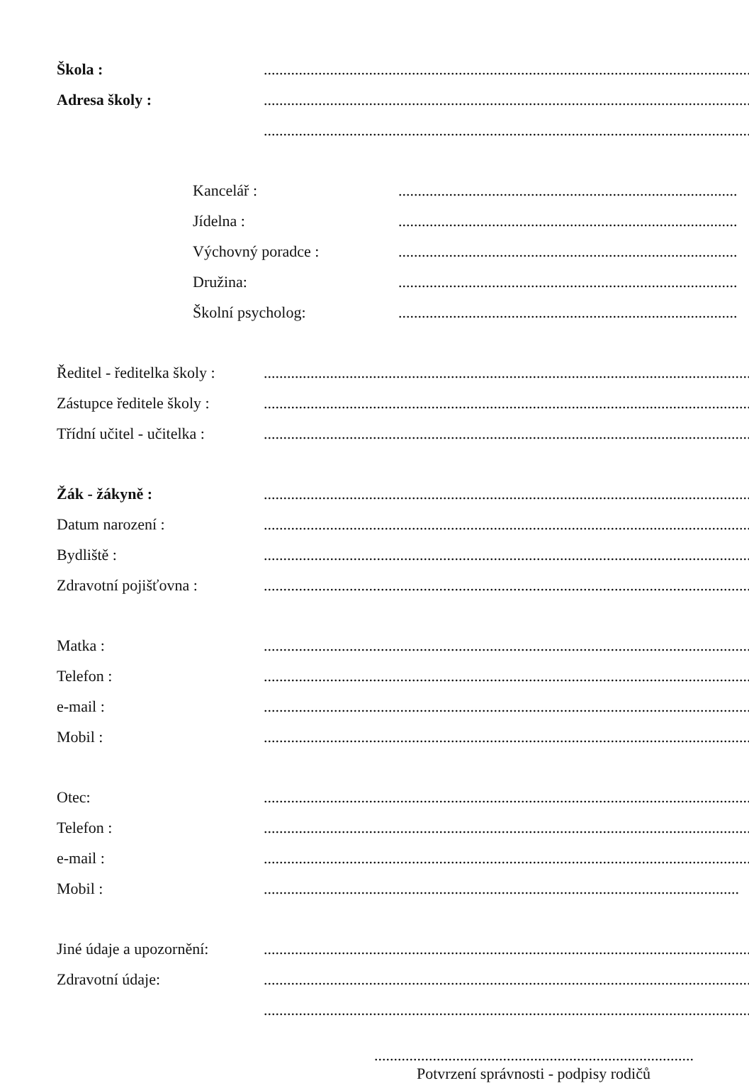Škola : ...................................................................................................................................
Adresa školy : ...................................................................................................................................
...................................................................................................................................
Kancelář : .......................................................................................
Jídelna : .......................................................................................
Výchovný poradce : .......................................................................................
Družina: .......................................................................................
Školní psycholog: .......................................................................................
Ředitel - ředitelka školy :
...................................................................................................................................
Zástupce ředitele školy :
...................................................................................................................................
Třídní učitel - učitelka :
...................................................................................................................................
Žák - žákyně : ...................................................................................................................................
Datum narození : ...................................................................................................................................
Bydliště : ...................................................................................................................................
Zdravotní pojišťovna : ...................................................................................................................................
Matka : ...................................................................................................................................
Telefon : ...................................................................................................................................
e-mail : ...................................................................................................................................
Mobil : ...................................................................................................................................
Otec: ...................................................................................................................................
Telefon : ...................................................................................................................................
e-mail : ...................................................................................................................................
Mobil : ..........................................................................................................................
Jiné údaje a upozornění:
...................................................................................................................................
Zdravotní údaje: ...................................................................................................................................
...................................................................................................................................
..................................................................................
Potvrzení správnosti - podpisy rodičů